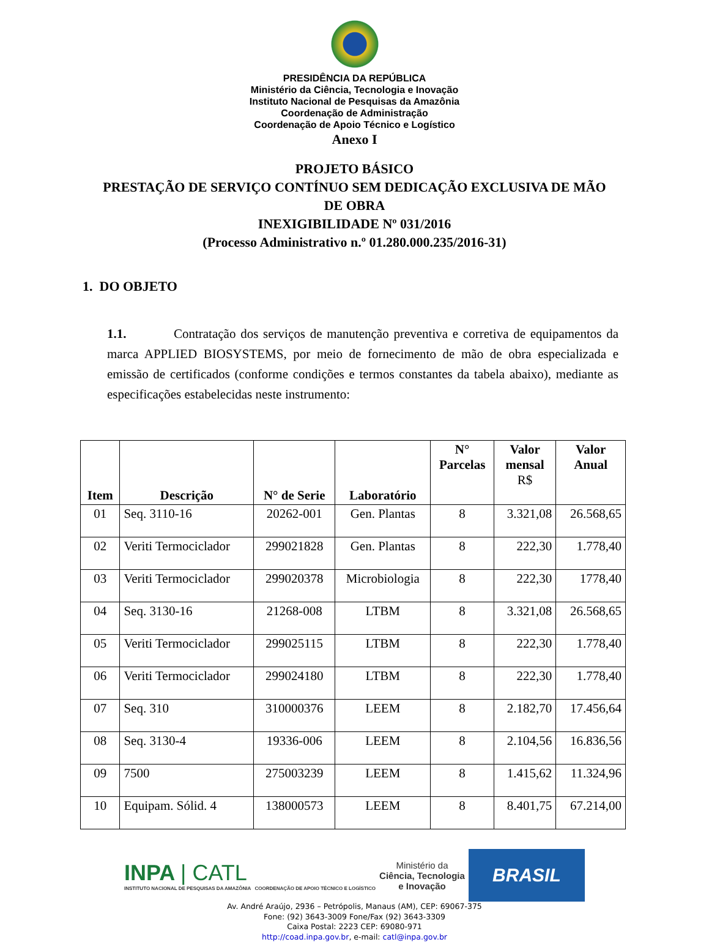PRESIDÊNCIA DA REPÚBLICA
Ministério da Ciência, Tecnologia e Inovação
Instituto Nacional de Pesquisas da Amazônia
Coordenação de Administração
Coordenação de Apoio Técnico e Logístico
Anexo I
PROJETO BÁSICO
PRESTAÇÃO DE SERVIÇO CONTÍNUO SEM DEDICAÇÃO EXCLUSIVA DE MÃO
DE OBRA
INEXIGIBILIDADE Nº 031/2016
(Processo Administrativo n.º 01.280.000.235/2016-31)
1. DO OBJETO
1.1. Contratação dos serviços de manutenção preventiva e corretiva de equipamentos da marca APPLIED BIOSYSTEMS, por meio de fornecimento de mão de obra especializada e emissão de certificados (conforme condições e termos constantes da tabela abaixo), mediante as especificações estabelecidas neste instrumento:
| Item | Descrição | N° de Serie | Laboratório | N° Parcelas | Valor mensal R$ | Valor Anual |
| --- | --- | --- | --- | --- | --- | --- |
| 01 | Seq. 3110-16 | 20262-001 | Gen. Plantas | 8 | 3.321,08 | 26.568,65 |
| 02 | Veriti Termociclador | 299021828 | Gen. Plantas | 8 | 222,30 | 1.778,40 |
| 03 | Veriti Termociclador | 299020378 | Microbiologia | 8 | 222,30 | 1778,40 |
| 04 | Seq. 3130-16 | 21268-008 | LTBM | 8 | 3.321,08 | 26.568,65 |
| 05 | Veriti Termociclador | 299025115 | LTBM | 8 | 222,30 | 1.778,40 |
| 06 | Veriti Termociclador | 299024180 | LTBM | 8 | 222,30 | 1.778,40 |
| 07 | Seq. 310 | 310000376 | LEEM | 8 | 2.182,70 | 17.456,64 |
| 08 | Seq. 3130-4 | 19336-006 | LEEM | 8 | 2.104,56 | 16.836,56 |
| 09 | 7500 | 275003239 | LEEM | 8 | 1.415,62 | 11.324,96 |
| 10 | Equipam. Sólid. 4 | 138000573 | LEEM | 8 | 8.401,75 | 67.214,00 |
INPA | CATL
INSTITUTO NACIONAL DE PESQUISAS DA AMAZÔNIA COORDENAÇÃO DE APOIO TÉCNICO E LOGÍSTICO
Ministério da
Ciência, Tecnologia
e Inovação
BRASIL
Av. André Araújo, 2936 – Petrópolis, Manaus (AM), CEP: 69067-375
Fone: (92) 3643-3009 Fone/Fax (92) 3643-3309
Caixa Postal: 2223 CEP: 69080-971
http://coad.inpa.gov.br, e-mail: catl@inpa.gov.br